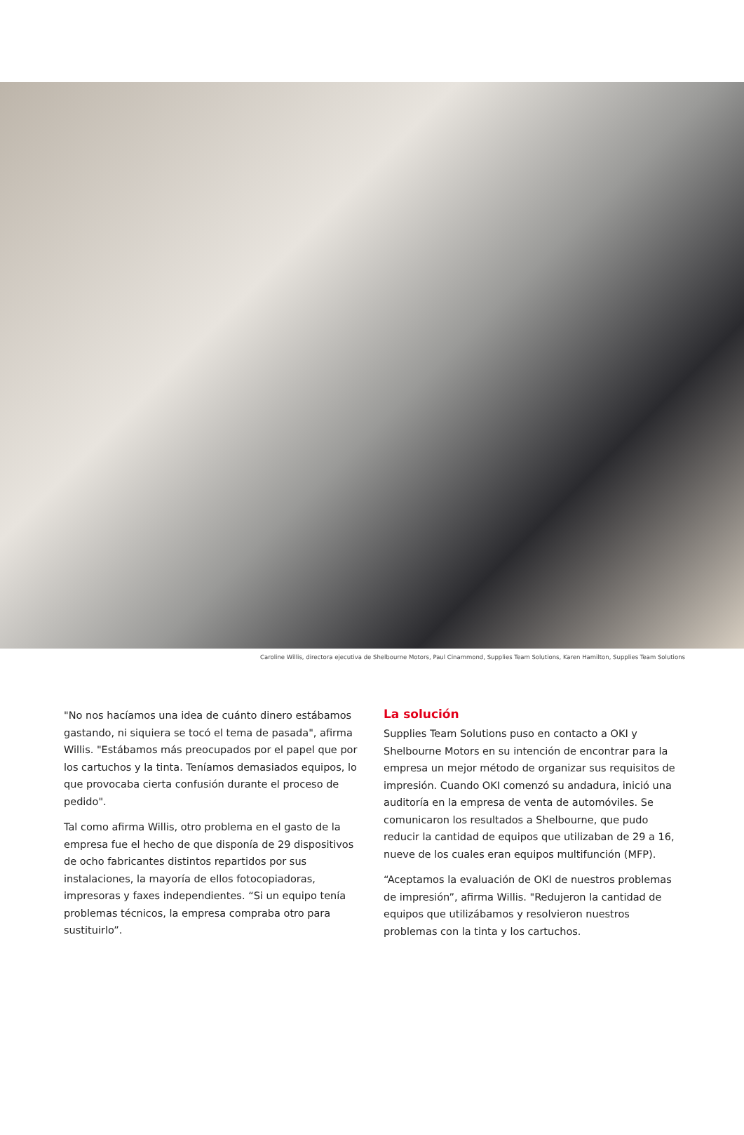Caroline Willis, directora ejecutiva de Shelbourne Motors, Paul Cinammond, Supplies Team Solutions, Karen Hamilton, Supplies Team Solutions
"No nos hacíamos una idea de cuánto dinero estábamos gastando, ni siquiera se tocó el tema de pasada", afirma Willis. "Estábamos más preocupados por el papel que por los cartuchos y la tinta. Teníamos demasiados equipos, lo que provocaba cierta confusión durante el proceso de pedido".
Tal como afirma Willis, otro problema en el gasto de la empresa fue el hecho de que disponía de 29 dispositivos de ocho fabricantes distintos repartidos por sus instalaciones, la mayoría de ellos fotocopiadoras, impresoras y faxes independientes. “Si un equipo tenía problemas técnicos, la empresa compraba otro para sustituirlo”.
La solución
Supplies Team Solutions puso en contacto a OKI y Shelbourne Motors en su intención de encontrar para la empresa un mejor método de organizar sus requisitos de impresión. Cuando OKI comenzó su andadura, inició una auditoría en la empresa de venta de automóviles. Se comunicaron los resultados a Shelbourne, que pudo reducir la cantidad de equipos que utilizaban de 29 a 16, nueve de los cuales eran equipos multifunción (MFP).
“Aceptamos la evaluación de OKI de nuestros problemas de impresión”, afirma Willis. "Redujeron la cantidad de equipos que utilizábamos y resolvieron nuestros problemas con la tinta y los cartuchos.